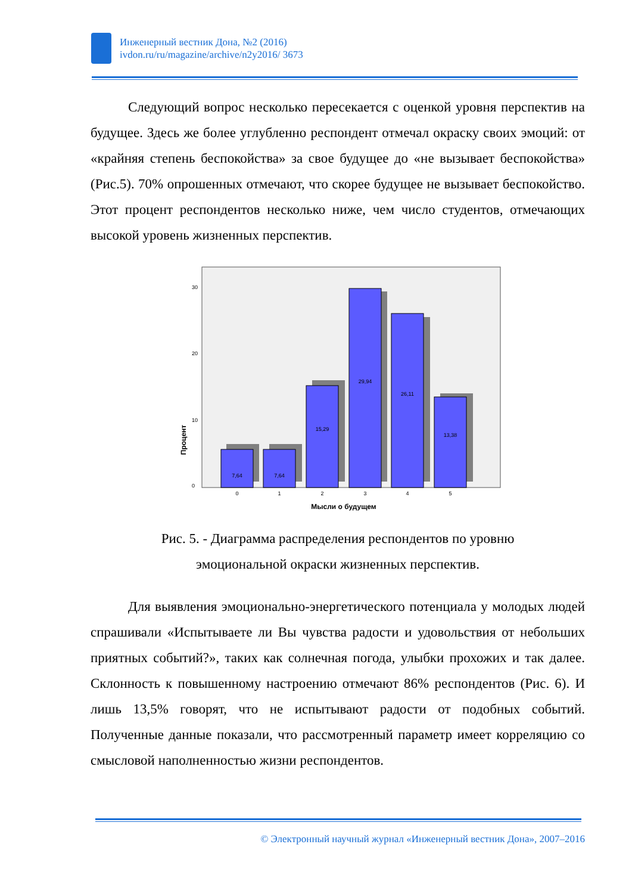Инженерный вестник Дона, №2 (2016)
ivdon.ru/ru/magazine/archive/n2y2016/ 3673
Следующий вопрос несколько пересекается с оценкой уровня перспектив на будущее. Здесь же более углубленно респондент отмечал окраску своих эмоций: от «крайняя степень беспокойства» за свое будущее до «не вызывает беспокойства» (Рис.5). 70% опрошенных отмечают, что скорее будущее не вызывает беспокойство. Этот процент респондентов несколько ниже, чем число студентов, отмечающих высокой уровень жизненных перспектив.
Процент
0
10
20
30
7,64
7,64
15,29
29,94
26,11
13,38
0
1
2
3
4
5
Мысли о будущем
Рис. 5. - Диаграмма распределения респондентов по уровню
эмоциональной окраски жизненных перспектив.
Для выявления эмоционально-энергетического потенциала у молодых людей спрашивали «Испытываете ли Вы чувства радости и удовольствия от небольших приятных событий?», таких как солнечная погода, улыбки прохожих и так далее. Склонность к повышенному настроению отмечают 86% респондентов (Рис. 6). И лишь 13,5% говорят, что не испытывают радости от подобных событий. Полученные данные показали, что рассмотренный параметр имеет корреляцию со смысловой наполненностью жизни респондентов.
© Электронный научный журнал «Инженерный вестник Дона», 2007–2016